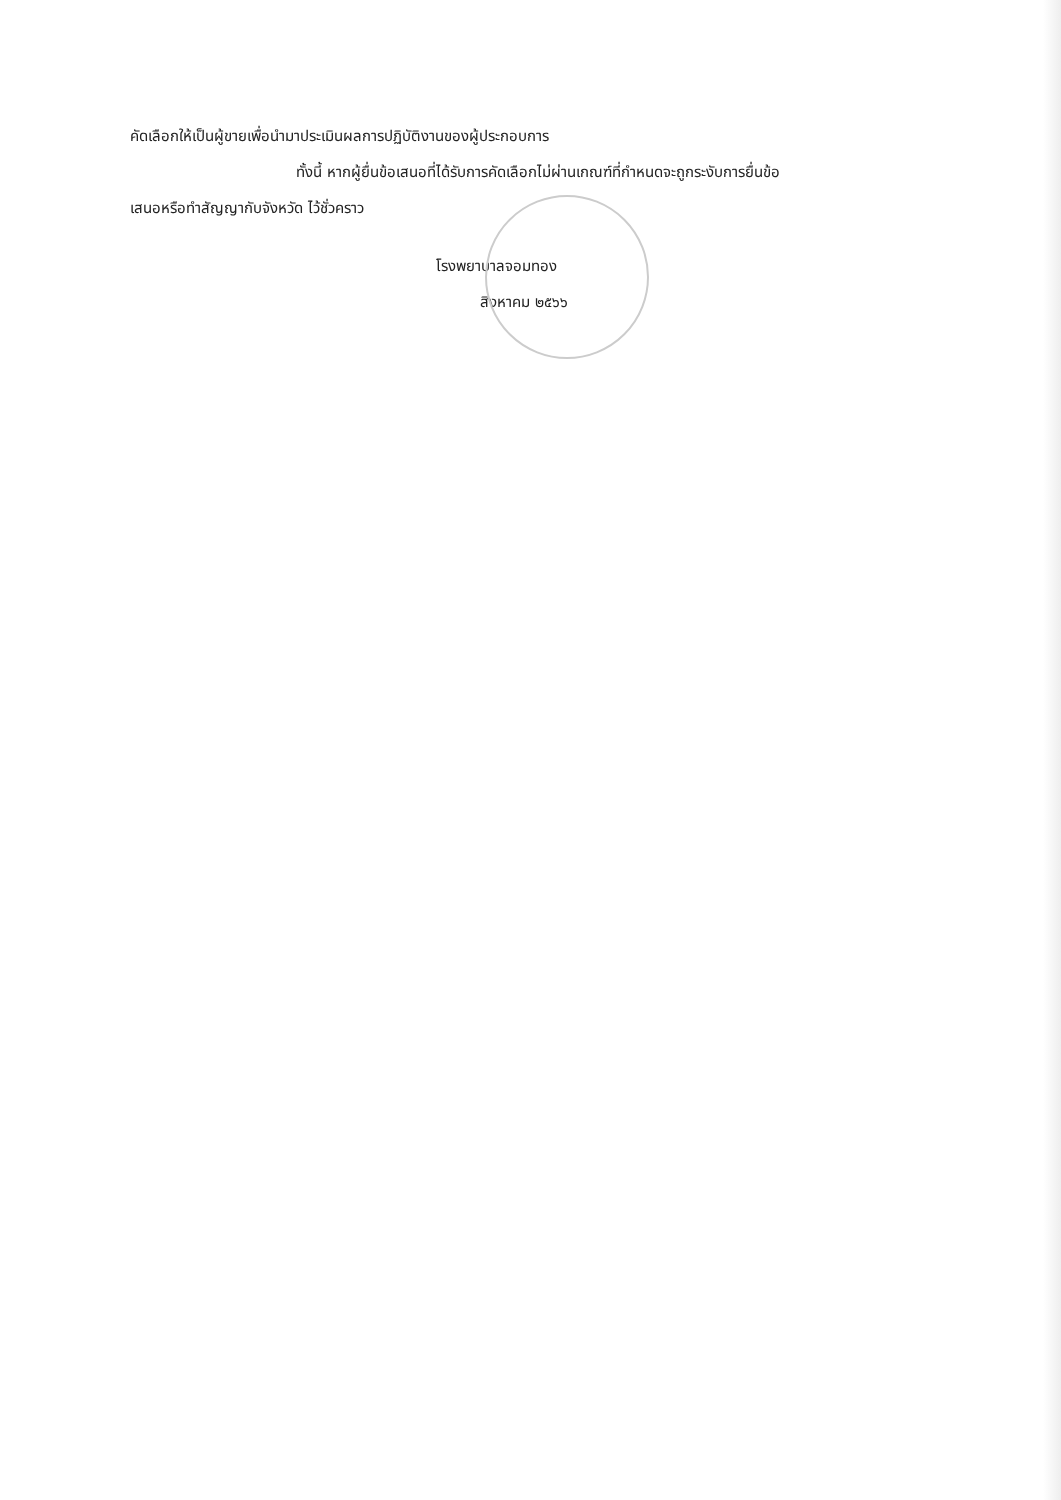คัดเลือกให้เป็นผู้ขายเพื่อนำมาประเมินผลการปฏิบัติงานของผู้ประกอบการ
ทั้งนี้ หากผู้ยื่นข้อเสนอที่ได้รับการคัดเลือกไม่ผ่านเกณฑ์ที่กำหนดจะถูกระงับการยื่นข้อ
เสนอหรือทำสัญญากับจังหวัด ไว้ชั่วคราว
โรงพยาบาลจอมทอง
สิงหาคม ๒๕๖๖